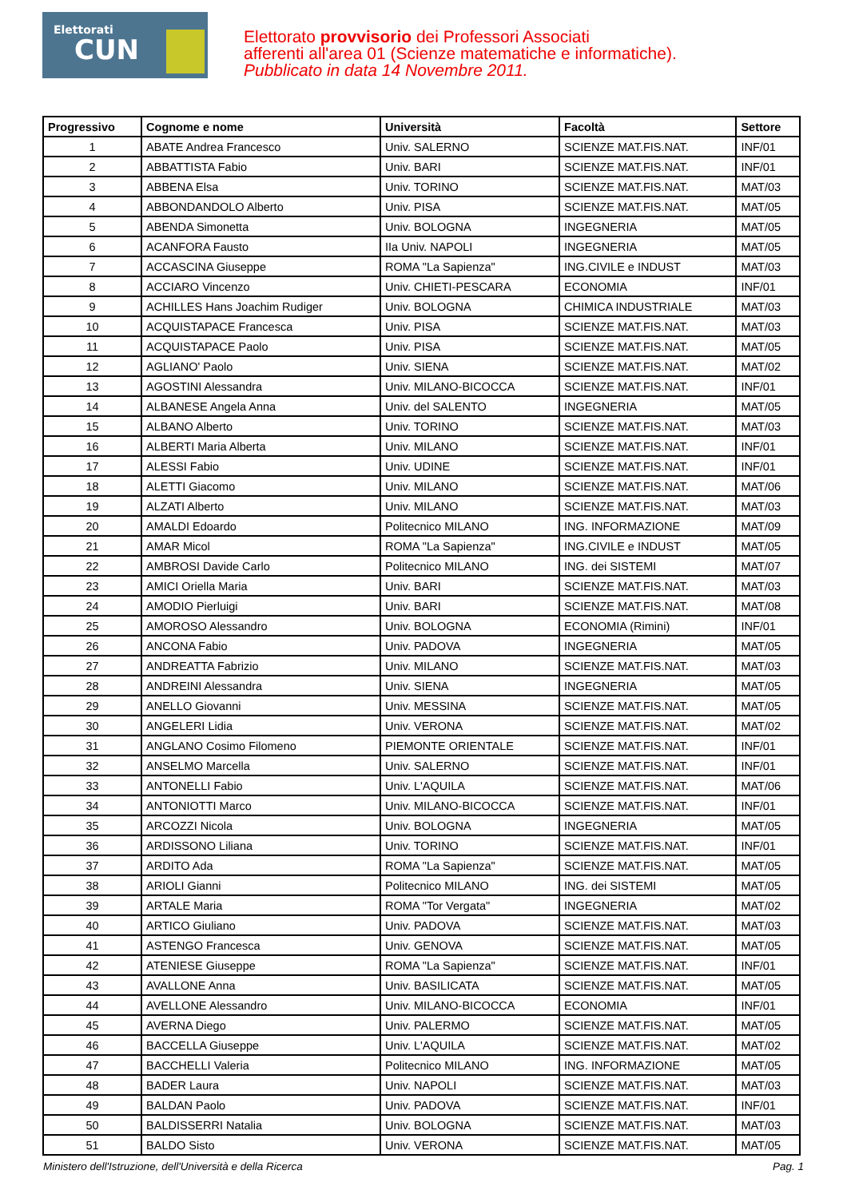Elettorati
CUN
Elettorato provvisorio dei Professori Associati
afferenti all'area 01 (Scienze matematiche e informatiche).
Pubblicato in data 14 Novembre 2011.
| Progressivo | Cognome e nome | Università | Facoltà | Settore |
| --- | --- | --- | --- | --- |
| 1 | ABATE Andrea Francesco | Univ. SALERNO | SCIENZE MAT.FIS.NAT. | INF/01 |
| 2 | ABBATTISTA Fabio | Univ. BARI | SCIENZE MAT.FIS.NAT. | INF/01 |
| 3 | ABBENA Elsa | Univ. TORINO | SCIENZE MAT.FIS.NAT. | MAT/03 |
| 4 | ABBONDANDOLO Alberto | Univ. PISA | SCIENZE MAT.FIS.NAT. | MAT/05 |
| 5 | ABENDA Simonetta | Univ. BOLOGNA | INGEGNERIA | MAT/05 |
| 6 | ACANFORA Fausto | IIa Univ. NAPOLI | INGEGNERIA | MAT/05 |
| 7 | ACCASCINA Giuseppe | ROMA "La Sapienza" | ING.CIVILE e INDUST | MAT/03 |
| 8 | ACCIARO Vincenzo | Univ. CHIETI-PESCARA | ECONOMIA | INF/01 |
| 9 | ACHILLES Hans Joachim Rudiger | Univ. BOLOGNA | CHIMICA INDUSTRIALE | MAT/03 |
| 10 | ACQUISTAPACE Francesca | Univ. PISA | SCIENZE MAT.FIS.NAT. | MAT/03 |
| 11 | ACQUISTAPACE Paolo | Univ. PISA | SCIENZE MAT.FIS.NAT. | MAT/05 |
| 12 | AGLIANO' Paolo | Univ. SIENA | SCIENZE MAT.FIS.NAT. | MAT/02 |
| 13 | AGOSTINI Alessandra | Univ. MILANO-BICOCCA | SCIENZE MAT.FIS.NAT. | INF/01 |
| 14 | ALBANESE Angela Anna | Univ. del SALENTO | INGEGNERIA | MAT/05 |
| 15 | ALBANO Alberto | Univ. TORINO | SCIENZE MAT.FIS.NAT. | MAT/03 |
| 16 | ALBERTI Maria Alberta | Univ. MILANO | SCIENZE MAT.FIS.NAT. | INF/01 |
| 17 | ALESSI Fabio | Univ. UDINE | SCIENZE MAT.FIS.NAT. | INF/01 |
| 18 | ALETTI Giacomo | Univ. MILANO | SCIENZE MAT.FIS.NAT. | MAT/06 |
| 19 | ALZATI Alberto | Univ. MILANO | SCIENZE MAT.FIS.NAT. | MAT/03 |
| 20 | AMALDI Edoardo | Politecnico MILANO | ING. INFORMAZIONE | MAT/09 |
| 21 | AMAR Micol | ROMA "La Sapienza" | ING.CIVILE e INDUST | MAT/05 |
| 22 | AMBROSI Davide Carlo | Politecnico MILANO | ING. dei SISTEMI | MAT/07 |
| 23 | AMICI Oriella Maria | Univ. BARI | SCIENZE MAT.FIS.NAT. | MAT/03 |
| 24 | AMODIO Pierluigi | Univ. BARI | SCIENZE MAT.FIS.NAT. | MAT/08 |
| 25 | AMOROSO Alessandro | Univ. BOLOGNA | ECONOMIA (Rimini) | INF/01 |
| 26 | ANCONA Fabio | Univ. PADOVA | INGEGNERIA | MAT/05 |
| 27 | ANDREATTA Fabrizio | Univ. MILANO | SCIENZE MAT.FIS.NAT. | MAT/03 |
| 28 | ANDREINI Alessandra | Univ. SIENA | INGEGNERIA | MAT/05 |
| 29 | ANELLO Giovanni | Univ. MESSINA | SCIENZE MAT.FIS.NAT. | MAT/05 |
| 30 | ANGELERI Lidia | Univ. VERONA | SCIENZE MAT.FIS.NAT. | MAT/02 |
| 31 | ANGLANO Cosimo Filomeno | PIEMONTE ORIENTALE | SCIENZE MAT.FIS.NAT. | INF/01 |
| 32 | ANSELMO Marcella | Univ. SALERNO | SCIENZE MAT.FIS.NAT. | INF/01 |
| 33 | ANTONELLI Fabio | Univ. L'AQUILA | SCIENZE MAT.FIS.NAT. | MAT/06 |
| 34 | ANTONIOTTI Marco | Univ. MILANO-BICOCCA | SCIENZE MAT.FIS.NAT. | INF/01 |
| 35 | ARCOZZI Nicola | Univ. BOLOGNA | INGEGNERIA | MAT/05 |
| 36 | ARDISSONO Liliana | Univ. TORINO | SCIENZE MAT.FIS.NAT. | INF/01 |
| 37 | ARDITO Ada | ROMA "La Sapienza" | SCIENZE MAT.FIS.NAT. | MAT/05 |
| 38 | ARIOLI Gianni | Politecnico MILANO | ING. dei SISTEMI | MAT/05 |
| 39 | ARTALE Maria | ROMA "Tor Vergata" | INGEGNERIA | MAT/02 |
| 40 | ARTICO Giuliano | Univ. PADOVA | SCIENZE MAT.FIS.NAT. | MAT/03 |
| 41 | ASTENGO Francesca | Univ. GENOVA | SCIENZE MAT.FIS.NAT. | MAT/05 |
| 42 | ATENIESE Giuseppe | ROMA "La Sapienza" | SCIENZE MAT.FIS.NAT. | INF/01 |
| 43 | AVALLONE Anna | Univ. BASILICATA | SCIENZE MAT.FIS.NAT. | MAT/05 |
| 44 | AVELLONE Alessandro | Univ. MILANO-BICOCCA | ECONOMIA | INF/01 |
| 45 | AVERNA Diego | Univ. PALERMO | SCIENZE MAT.FIS.NAT. | MAT/05 |
| 46 | BACCELLA Giuseppe | Univ. L'AQUILA | SCIENZE MAT.FIS.NAT. | MAT/02 |
| 47 | BACCHELLI Valeria | Politecnico MILANO | ING. INFORMAZIONE | MAT/05 |
| 48 | BADER Laura | Univ. NAPOLI | SCIENZE MAT.FIS.NAT. | MAT/03 |
| 49 | BALDAN Paolo | Univ. PADOVA | SCIENZE MAT.FIS.NAT. | INF/01 |
| 50 | BALDISSERRI Natalia | Univ. BOLOGNA | SCIENZE MAT.FIS.NAT. | MAT/03 |
| 51 | BALDO Sisto | Univ. VERONA | SCIENZE MAT.FIS.NAT. | MAT/05 |
Ministero dell'Istruzione, dell'Università e della Ricerca Pag. 1